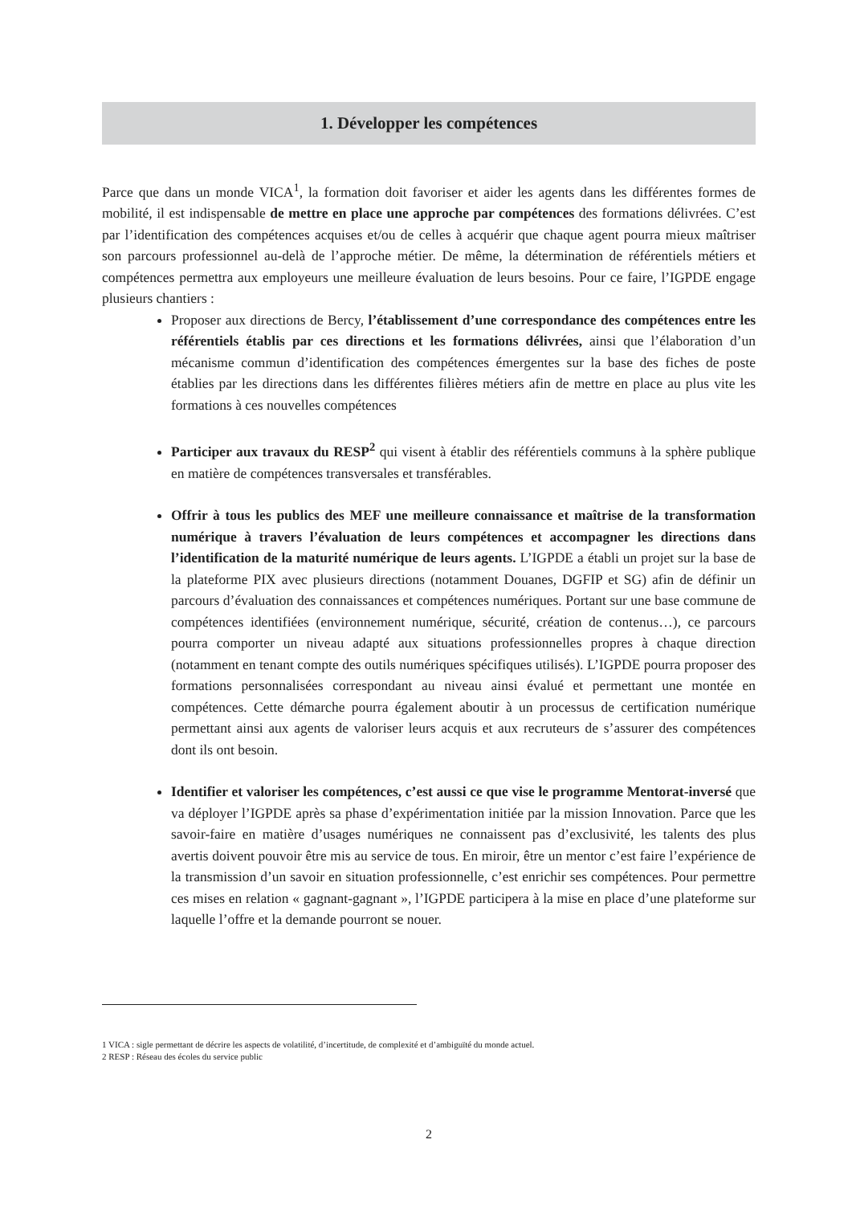1. Développer les compétences
Parce que dans un monde VICA<sup>1</sup>, la formation doit favoriser et aider les agents dans les différentes formes de mobilité, il est indispensable de mettre en place une approche par compétences des formations délivrées. C’est par l’identification des compétences acquises et/ou de celles à acquérir que chaque agent pourra mieux maîtriser son parcours professionnel au-delà de l’approche métier. De même, la détermination de référentiels métiers et compétences permettra aux employeurs une meilleure évaluation de leurs besoins. Pour ce faire, l’IGPDE engage plusieurs chantiers :
Proposer aux directions de Bercy, l’établissement d’une correspondance des compétences entre les référentiels établis par ces directions et les formations délivrées, ainsi que l’élaboration d’un mécanisme commun d’identification des compétences émergentes sur la base des fiches de poste établies par les directions dans les différentes filières métiers afin de mettre en place au plus vite les formations à ces nouvelles compétences
Participer aux travaux du RESP<sup>2</sup> qui visent à établir des référentiels communs à la sphère publique en matière de compétences transversales et transférables.
Offrir à tous les publics des MEF une meilleure connaissance et maîtrise de la transformation numérique à travers l’évaluation de leurs compétences et accompagner les directions dans l’identification de la maturité numérique de leurs agents. L’IGPDE a établi un projet sur la base de la plateforme PIX avec plusieurs directions (notamment Douanes, DGFIP et SG) afin de définir un parcours d’évaluation des connaissances et compétences numériques. Portant sur une base commune de compétences identifiées (environnement numérique, sécurité, création de contenus…), ce parcours pourra comporter un niveau adapté aux situations professionnelles propres à chaque direction (notamment en tenant compte des outils numériques spécifiques utilisés). L’IGPDE pourra proposer des formations personnalisées correspondant au niveau ainsi évalué et permettant une montée en compétences. Cette démarche pourra également aboutir à un processus de certification numérique permettant ainsi aux agents de valoriser leurs acquis et aux recruteurs de s’assurer des compétences dont ils ont besoin.
Identifier et valoriser les compétences, c’est aussi ce que vise le programme Mentorat-inversé que va déployer l’IGPDE après sa phase d’expérimentation initiée par la mission Innovation. Parce que les savoir-faire en matière d’usages numériques ne connaissent pas d’exclusivité, les talents des plus avertis doivent pouvoir être mis au service de tous. En miroir, être un mentor c’est faire l’expérience de la transmission d’un savoir en situation professionnelle, c’est enrichir ses compétences. Pour permettre ces mises en relation « gagnant-gagnant », l’IGPDE participera à la mise en place d’une plateforme sur laquelle l’offre et la demande pourront se nouer.
1 VICA : sigle permettant de décrire les aspects de volatilité, d’incertitude, de complexité et d’ambiguïté du monde actuel.
2 RESP : Réseau des écoles du service public
2